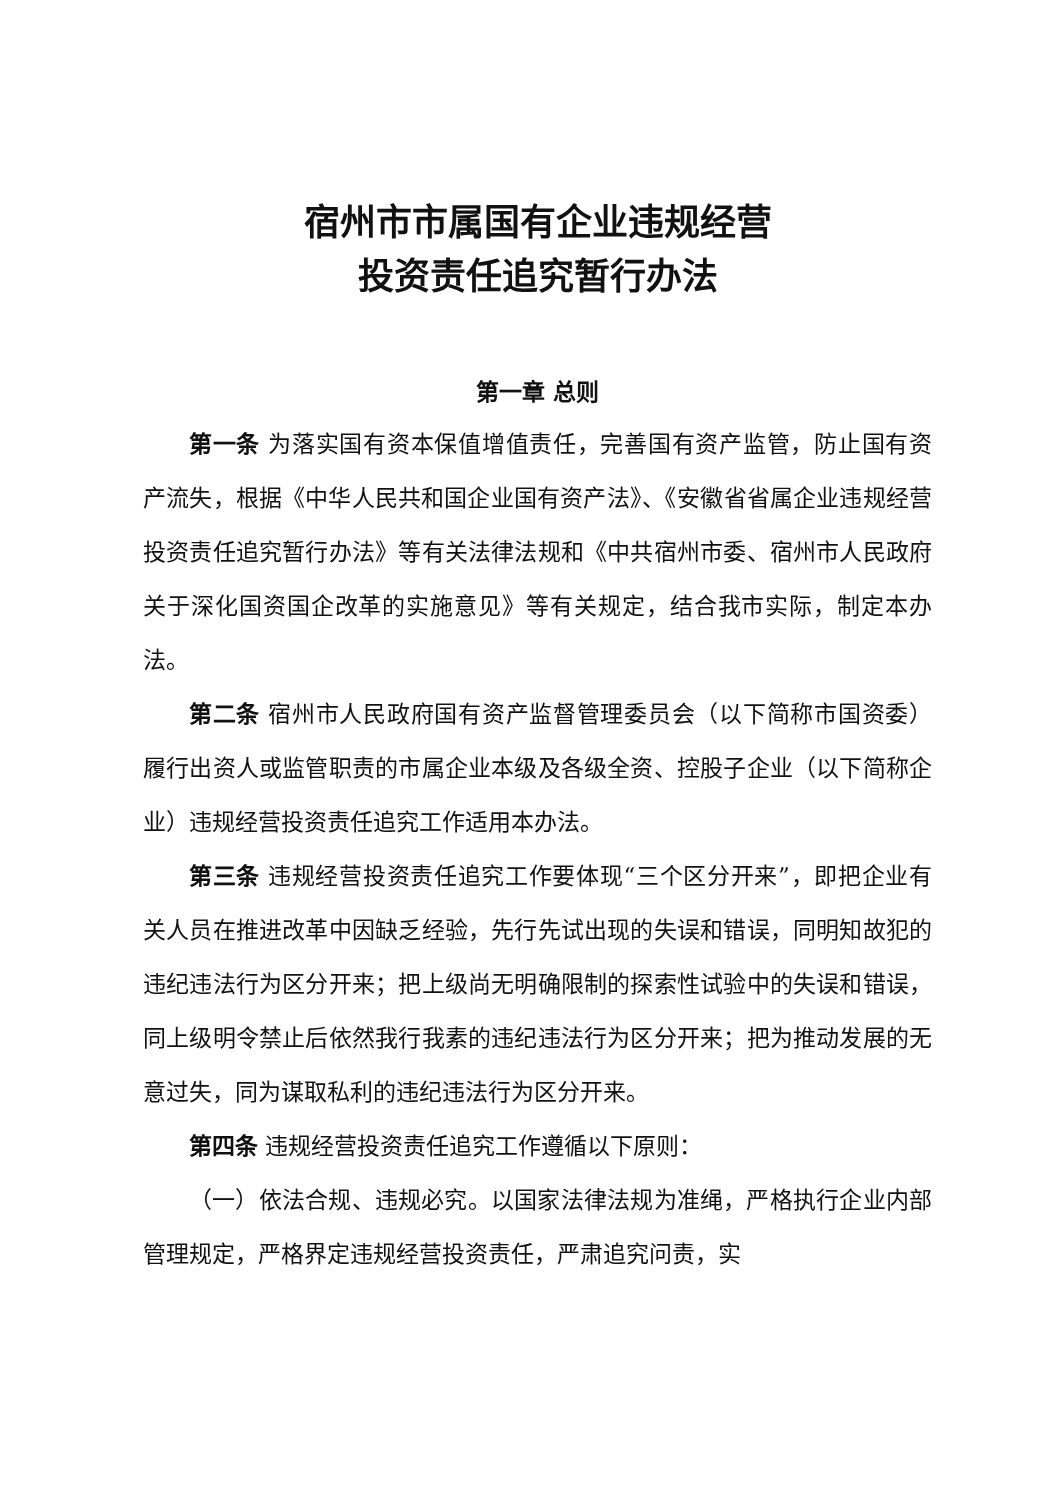宿州市市属国有企业违规经营
投资责任追究暂行办法
第一章 总则
第一条 为落实国有资本保值增值责任，完善国有资产监管，防止国有资产流失，根据《中华人民共和国企业国有资产法》、《安徽省省属企业违规经营投资责任追究暂行办法》等有关法律法规和《中共宿州市委、宿州市人民政府关于深化国资国企改革的实施意见》等有关规定，结合我市实际，制定本办法。
第二条 宿州市人民政府国有资产监督管理委员会（以下简称市国资委）履行出资人或监管职责的市属企业本级及各级全资、控股子企业（以下简称企业）违规经营投资责任追究工作适用本办法。
第三条 违规经营投资责任追究工作要体现“三个区分开来”，即把企业有关人员在推进改革中因缺乏经验，先行先试出现的失误和错误，同明知故犯的违纪违法行为区分开来；把上级尚无明确限制的探索性试验中的失误和错误，同上级明令禁止后依然我行我素的违纪违法行为区分开来；把为推动发展的无意过失，同为谋取私利的违纪违法行为区分开来。
第四条 违规经营投资责任追究工作遵循以下原则：
（一）依法合规、违规必究。以国家法律法规为准绳，严格执行企业内部管理规定，严格界定违规经营投资责任，严肃追究问责，实